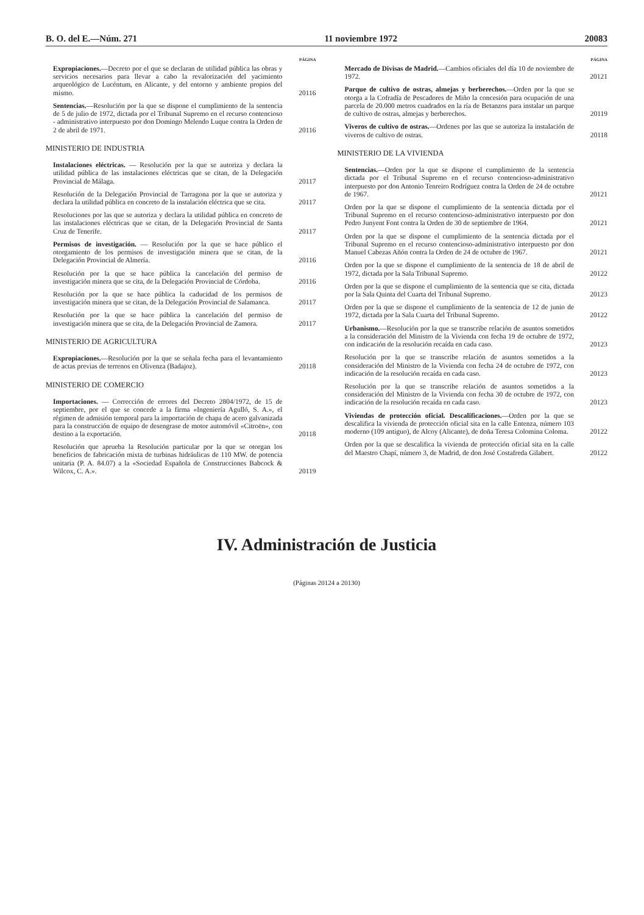B. O. del E.—Núm. 271 11 noviembre 1972 20083
PÁGINA
Expropiaciones.—Decreto por el que se declaran de utilidad pública las obras y servicios necesarios para llevar a cabo la revalorización del yacimiento arqueológico de Lucéntum, en Alicante, y del entorno y ambiente propios del mismo.
20116
Sentencias.—Resolución por la que se dispone el cumplimiento de la sentencia de 5 de julio de 1972, dictada por el Tribunal Supremo en el recurso contencioso - administrativo interpuesto por don Domingo Melendo Luque contra la Orden de 2 de abril de 1971.
20116
MINISTERIO DE INDUSTRIA
Instalaciones eléctricas. — Resolución por la que se autoriza y declara la utilidad pública de las instalaciones eléctricas que se citan, de la Delegación Provincial de Málaga.
20117
Resolución de la Delegación Provincial de Tarragona por la que se autoriza y declara la utilidad pública en concreto de la instalación eléctrica que se cita.
20117
Resoluciones por las que se autoriza y declara la utilidad pública en concreto de las instalaciones eléctricas que se citan, de la Delegación Provincial de Santa Cruz de Tenerife.
20117
Permisos de investigación. — Resolución por la que se hace público el otorgamiento de los permisos de investigación minera que se citan, de la Delegación Provincial de Almería.
20116
Resolución por la que se hace pública la cancelación del permiso de investigación minera que se cita, de la Delegación Provincial de Córdoba.
20116
Resolución por la que se hace pública la caducidad de los permisos de investigación minera que se citan, de la Delegación Provincial de Salamanca.
20117
Resolución por la que se hace pública la cancelación del permiso de investigación minera que se cita, de la Delegación Provincial de Zamora.
20117
MINISTERIO DE AGRICULTURA
Expropiaciones.—Resolución por la que se señala fecha para el levantamiento de actas previas de terrenos en Olivenza (Badajoz).
20118
MINISTERIO DE COMERCIO
Importaciones. — Corrección de errores del Decreto 2804/1972, de 15 de septiembre, por el que se concede a la firma «Ingeniería Agulló, S. A.», el régimen de admisión temporal para la importación de chapa de acero galvanizada para la construcción de equipo de desengrase de motor automóvil «Citroën», con destino a la exportación.
20118
Resolución que aprueba la Resolución particular por la que se otorgan los beneficios de fabricación mixta de turbinas hidráulicas de 110 MW. de potencia unitaria (P. A. 84.07) a la «Sociedad Española de Construcciones Babcock & Wilcox, C. A.».
20119
PÁGINA
Mercado de Divisas de Madrid.—Cambios oficiales del día 10 de noviembre de 1972.
20121
Parque de cultivo de ostras, almejas y berberechos.—Orden por la que se otorga a la Cofradía de Pescadores de Miño la concesión para ocupación de una parcela de 20.000 metros cuadrados en la ría de Betanzos para instalar un parque de cultivo de ostras, almejas y berberechos.
20119
Viveros de cultivo de ostras.—Ordenes por las que se autoriza la instalación de viveros de cultivo de ostras.
20118
MINISTERIO DE LA VIVIENDA
Sentencias.—Orden por la que se dispone el cumplimiento de la sentencia dictada por el Tribunal Supremo en el recurso contencioso-administrativo interpuesto por don Antonio Tenreiro Rodríguez contra la Orden de 24 de octubre de 1967.
20121
Orden por la que se dispone el cumplimiento de la sentencia dictada por el Tribunal Supremo en el recurso contencioso-administrativo interpuesto por don Pedro Junyent Font contra la Orden de 30 de septiembre de 1964.
20121
Orden por la que se dispone el cumplimiento de la sentencia dictada por el Tribunal Supremo en el recurso contencioso-administrativo interpuesto por don Manuel Cabezas Añón contra la Orden de 24 de octubre de 1967.
20121
Orden por la que se dispone el cumplimiento de la sentencia de 18 de abril de 1972, dictada por la Sala Tribunal Supremo.
20122
Orden por la que se dispone el cumplimiento de la sentencia que se cita, dictada por la Sala Quinta del Cuarta del Tribunal Supremo.
20123
Orden por la que se dispone el cumplimiento de la sentencia de 12 de junio de 1972, dictada por la Sala Cuarta del Tribunal Supremo.
20122
Urbanismo.—Resolución por la que se transcribe relación de asuntos sometidos a la consideración del Ministro de la Vivienda con fecha 19 de octubre de 1972, con indicación de la resolución recaída en cada caso.
20123
Resolución por la que se transcribe relación de asuntos sometidos a la consideración del Ministro de la Vivienda con fecha 24 de octubre de 1972, con indicación de la resolución recaída en cada caso.
20123
Resolución por la que se transcribe relación de asuntos sometidos a la consideración del Ministro de la Vivienda con fecha 30 de octubre de 1972, con indicación de la resolución recaída en cada caso.
20123
Viviendas de protección oficial. Descalificaciones.—Orden por la que se descalifica la vivienda de protección oficial sita en la calle Entenza, número 103 moderno (109 antiguo), de Alcoy (Alicante), de doña Teresa Colomina Coloma.
20122
Orden por la que se descalifica la vivienda de protección oficial sita en la calle del Maestro Chapí, número 3, de Madrid, de don José Costafreda Gilabert.
20122
IV. Administración de Justicia
(Páginas 20124 a 20130)